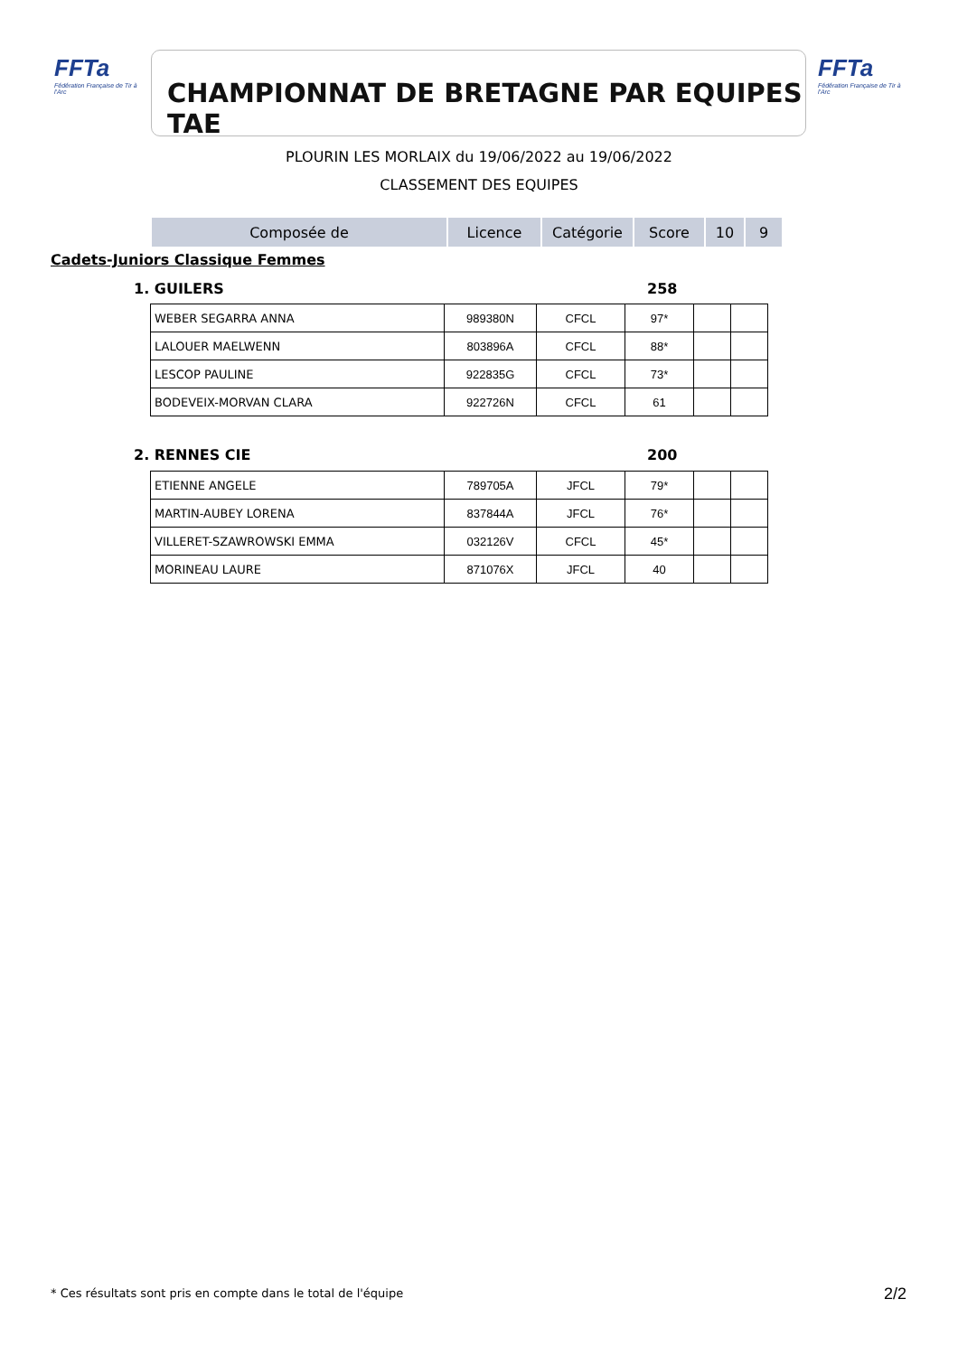FFTa
Fédération Française de Tir à l'Arc
CHAMPIONNAT DE BRETAGNE PAR EQUIPES TAE
FFTa
Fédération Française de Tir à l'Arc
PLOURIN LES MORLAIX du 19/06/2022 au 19/06/2022
CLASSEMENT DES EQUIPES
| Composée de | Licence | Catégorie | Score | 10 | 9 |
| --- | --- | --- | --- | --- | --- |
Cadets-Juniors Classique Femmes
1. GUILERS 258
| WEBER SEGARRA ANNA | 989380N | CFCL | 97* | | |
| LALOUER MAELWENN | 803896A | CFCL | 88* | | |
| LESCOP PAULINE | 922835G | CFCL | 73* | | |
| BODEVEIX-MORVAN CLARA | 922726N | CFCL | 61 | | |
2. RENNES CIE 200
| ETIENNE ANGELE | 789705A | JFCL | 79* | | |
| MARTIN-AUBEY LORENA | 837844A | JFCL | 76* | | |
| VILLERET-SZAWROWSKI EMMA | 032126V | CFCL | 45* | | |
| MORINEAU LAURE | 871076X | JFCL | 40 | | |
* Ces résultats sont pris en compte dans le total de l'équipe
2/2